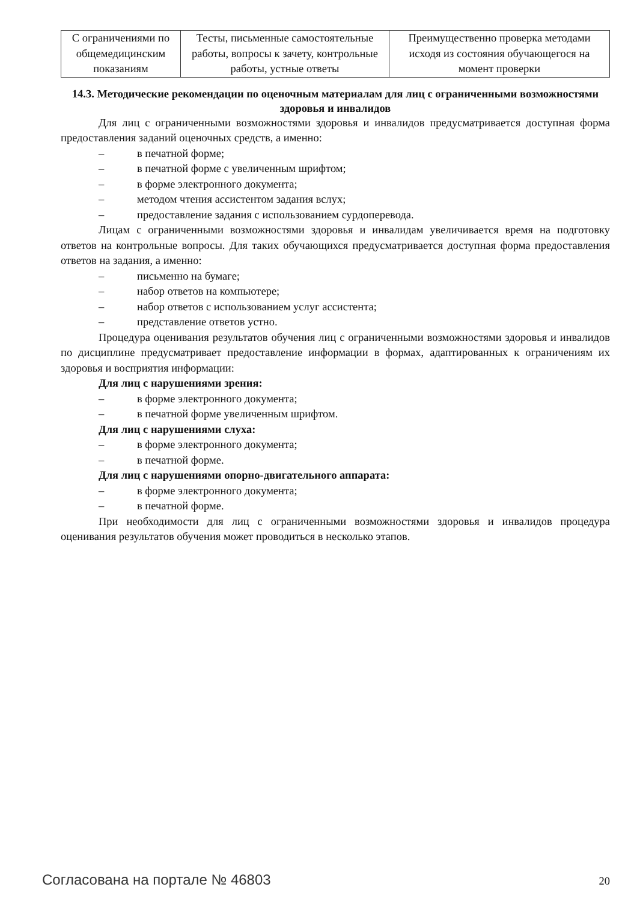| С ограничениями по общемедицинским показаниям | Тесты, письменные самостоятельные работы, вопросы к зачету, контрольные работы, устные ответы | Преимущественно проверка методами исходя из состояния обучающегося на момент проверки |
14.3. Методические рекомендации по оценочным материалам для лиц с ограниченными возможностями здоровья и инвалидов
Для лиц с ограниченными возможностями здоровья и инвалидов предусматривается доступная форма предоставления заданий оценочных средств, а именно:
– в печатной форме;
– в печатной форме с увеличенным шрифтом;
– в форме электронного документа;
– методом чтения ассистентом задания вслух;
– предоставление задания с использованием сурдоперевода.
Лицам с ограниченными возможностями здоровья и инвалидам увеличивается время на подготовку ответов на контрольные вопросы. Для таких обучающихся предусматривается доступная форма предоставления ответов на задания, а именно:
– письменно на бумаге;
– набор ответов на компьютере;
– набор ответов с использованием услуг ассистента;
– представление ответов устно.
Процедура оценивания результатов обучения лиц с ограниченными возможностями здоровья и инвалидов по дисциплине предусматривает предоставление информации в формах, адаптированных к ограничениям их здоровья и восприятия информации:
Для лиц с нарушениями зрения:
– в форме электронного документа;
– в печатной форме увеличенным шрифтом.
Для лиц с нарушениями слуха:
– в форме электронного документа;
– в печатной форме.
Для лиц с нарушениями опорно-двигательного аппарата:
– в форме электронного документа;
– в печатной форме.
При необходимости для лиц с ограниченными возможностями здоровья и инвалидов процедура оценивания результатов обучения может проводиться в несколько этапов.
Согласована на портале № 46803 20